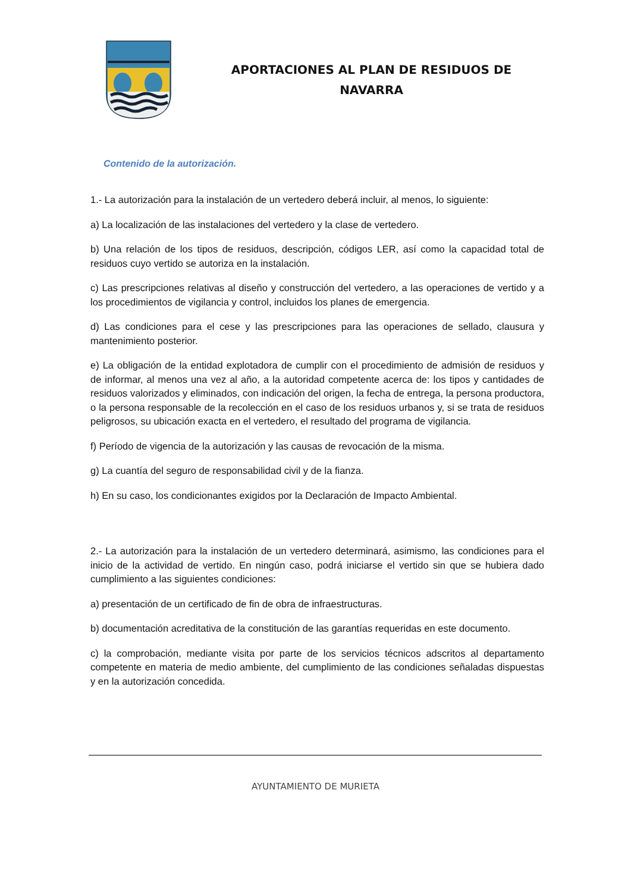APORTACIONES AL PLAN DE RESIDUOS DE
NAVARRA
Contenido de la autorización.
1.- La autorización para la instalación de un vertedero deberá incluir, al menos, lo siguiente:
a) La localización de las instalaciones del vertedero y la clase de vertedero.
b) Una relación de los tipos de residuos, descripción, códigos LER, así como la capacidad total de residuos cuyo vertido se autoriza en la instalación.
c) Las prescripciones relativas al diseño y construcción del vertedero, a las operaciones de vertido y a los procedimientos de vigilancia y control, incluidos los planes de emergencia.
d) Las condiciones para el cese y las prescripciones para las operaciones de sellado, clausura y mantenimiento posterior.
e) La obligación de la entidad explotadora de cumplir con el procedimiento de admisión de residuos y de informar, al menos una vez al año, a la autoridad competente acerca de: los tipos y cantidades de residuos valorizados y eliminados, con indicación del origen, la fecha de entrega, la persona productora, o la persona responsable de la recolección en el caso de los residuos urbanos y, si se trata de residuos peligrosos, su ubicación exacta en el vertedero, el resultado del programa de vigilancia.
f) Período de vigencia de la autorización y las causas de revocación de la misma.
g) La cuantía del seguro de responsabilidad civil y de la fianza.
h) En su caso, los condicionantes exigidos por la Declaración de Impacto Ambiental.
2.- La autorización para la instalación de un vertedero determinará, asimismo, las condiciones para el inicio de la actividad de vertido. En ningún caso, podrá iniciarse el vertido sin que se hubiera dado cumplimiento a las siguientes condiciones:
a) presentación de un certificado de fin de obra de infraestructuras.
b) documentación acreditativa de la constitución de las garantías requeridas en este documento.
c) la comprobación, mediante visita por parte de los servicios técnicos adscritos al departamento competente en materia de medio ambiente, del cumplimiento de las condiciones señaladas dispuestas y en la autorización concedida.
AYUNTAMIENTO DE MURIETA